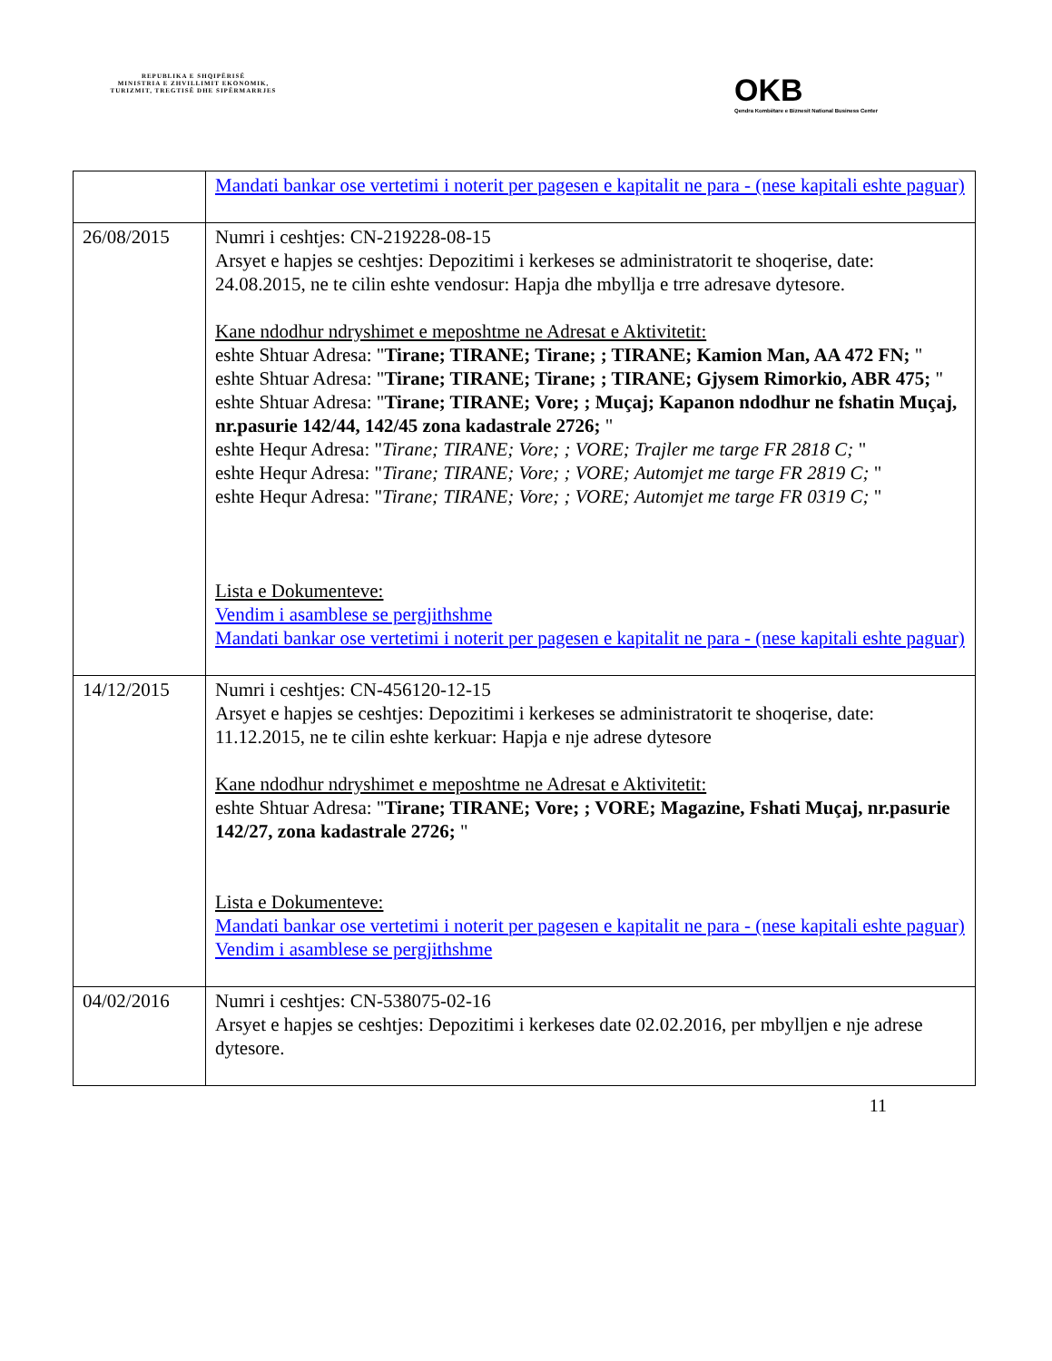REPUBLIKA E SHQIPËRISË
MINISTRIA E ZHVILLIMIT EKONOMIK, TURIZMIT, TREGTISË DHE SIPËRMARRJES
OKB
Qendra Kombëtare e Biznesit National Business Center
| | Mandati bankar ose vertetimi i noterit per pagesen e kapitalit ne para - (nese kapitali eshte paguar) |
| 26/08/2015 | Numri i ceshtjes: CN-219228-08-15 Arsyet e hapjes se ceshtjes: Depozitimi i kerkeses se administratorit te shoqerise, date: 24.08.2015, ne te cilin eshte vendosur: Hapja dhe mbyllja e trre adresave dytesore. Kane ndodhur ndryshimet e meposhtme ne Adresat e Aktivitetit: eshte Shtuar Adresa: " Tirane; TIRANE; Tirane; ; TIRANE; Kamion Man, AA 472 FN; " eshte Shtuar Adresa: " Tirane; TIRANE; Tirane; ; TIRANE; Gjysem Rimorkio, ABR 475; " eshte Shtuar Adresa: " Tirane; TIRANE; Vore; ; Muçaj; Kapanon ndodhur ne fshatin Muçaj, nr.pasurie 142/44, 142/45 zona kadastrale 2726; " eshte Hequr Adresa: " Tirane; TIRANE; Vore; ; VORE; Trajler me targe FR 2818 C; " eshte Hequr Adresa: " Tirane; TIRANE; Vore; ; VORE; Automjet me targe FR 2819 C; " eshte Hequr Adresa: " Tirane; TIRANE; Vore; ; VORE; Automjet me targe FR 0319 C; " Lista e Dokumenteve: Vendim i asamblese se pergjithshme Mandati bankar ose vertetimi i noterit per pagesen e kapitalit ne para - (nese kapitali eshte paguar) |
| 14/12/2015 | Numri i ceshtjes: CN-456120-12-15 Arsyet e hapjes se ceshtjes: Depozitimi i kerkeses se administratorit te shoqerise, date: 11.12.2015, ne te cilin eshte kerkuar: Hapja e nje adrese dytesore Kane ndodhur ndryshimet e meposhtme ne Adresat e Aktivitetit: eshte Shtuar Adresa: " Tirane; TIRANE; Vore; ; VORE; Magazine, Fshati Muçaj, nr.pasurie 142/27, zona kadastrale 2726; " Lista e Dokumenteve: Mandati bankar ose vertetimi i noterit per pagesen e kapitalit ne para - (nese kapitali eshte paguar) Vendim i asamblese se pergjithshme |
| 04/02/2016 | Numri i ceshtjes: CN-538075-02-16 Arsyet e hapjes se ceshtjes: Depozitimi i kerkeses date 02.02.2016, per mbylljen e nje adrese dytesore. |
11